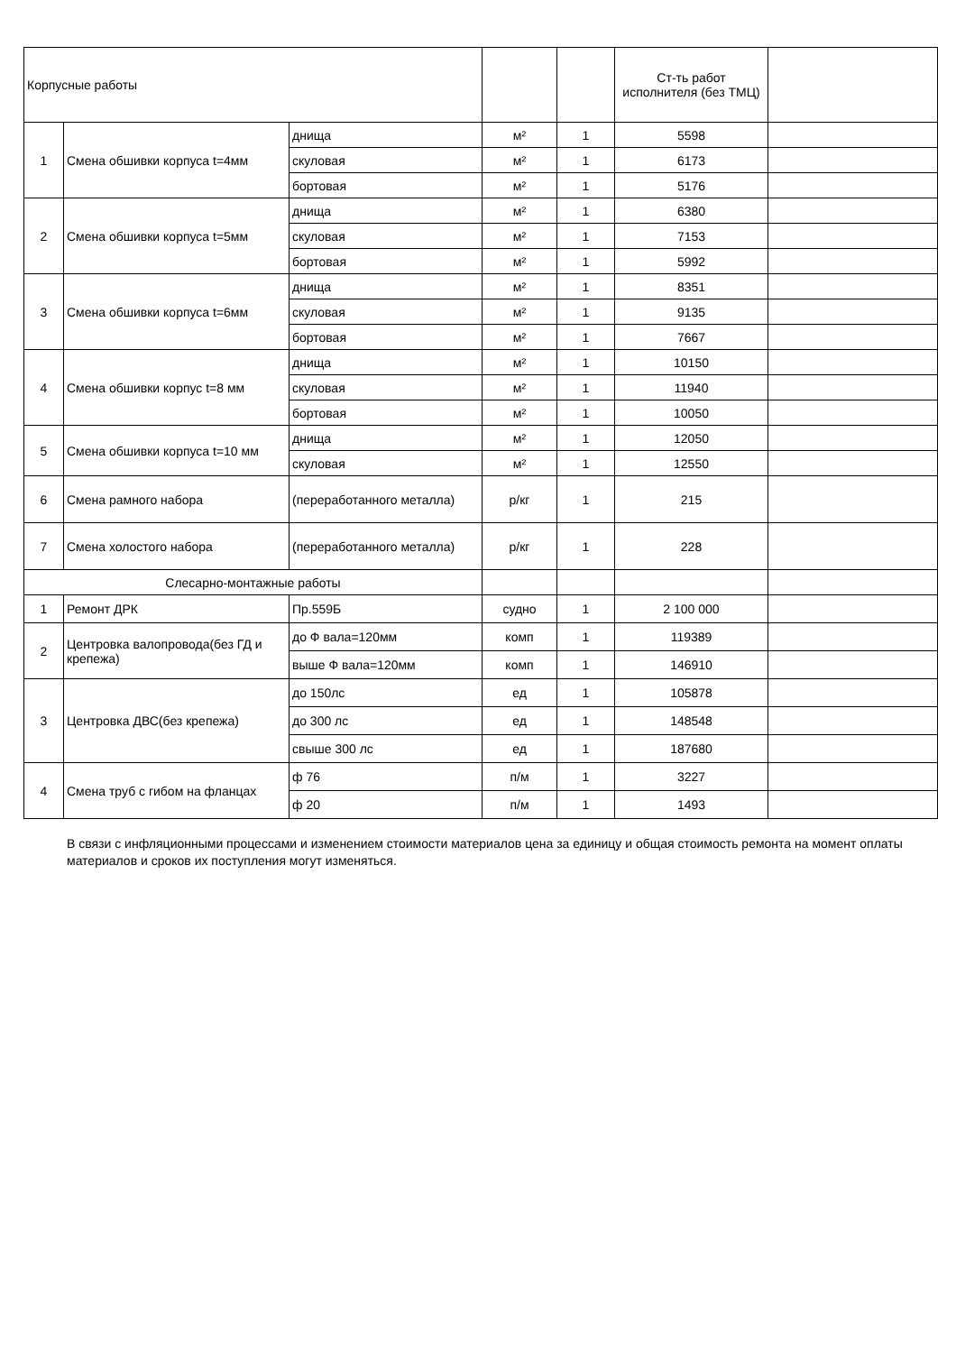| Корпусные работы | | | | | Ст-ть работ исполнителя (без ТМЦ) | |
| 1 | Смена обшивки корпуса t=4мм | днища | м² | 1 | 5598 | |
| | | скуловая | м² | 1 | 6173 | |
| | | бортовая | м² | 1 | 5176 | |
| 2 | Смена обшивки корпуса t=5мм | днища | м² | 1 | 6380 | |
| | | скуловая | м² | 1 | 7153 | |
| | | бортовая | м² | 1 | 5992 | |
| 3 | Смена обшивки корпуса t=6мм | днища | м² | 1 | 8351 | |
| | | скуловая | м² | 1 | 9135 | |
| | | бортовая | м² | 1 | 7667 | |
| 4 | Смена обшивки корпус t=8 мм | днища | м² | 1 | 10150 | |
| | | скуловая | м² | 1 | 11940 | |
| | | бортовая | м² | 1 | 10050 | |
| 5 | Смена обшивки корпуса t=10 мм | днища | м² | 1 | 12050 | |
| | | скуловая | м² | 1 | 12550 | |
| 6 | Смена рамного набора | (переработанного металла) | р/кг | 1 | 215 | |
| 7 | Смена холостого набора | (переработанного металла) | р/кг | 1 | 228 | |
| Слесарно-монтажные работы | | | | | | |
| 1 | Ремонт ДРК | Пр.559Б | судно | 1 | 2 100 000 | |
| 2 | Центровка валопровода(без ГД и крепежа) | до Ф вала=120мм | комп | 1 | 119389 | |
| | | выше Ф вала=120мм | комп | 1 | 146910 | |
| 3 | Центровка ДВС(без крепежа) | до 150лс | ед | 1 | 105878 | |
| | | до 300 лс | ед | 1 | 148548 | |
| | | свыше 300 лс | ед | 1 | 187680 | |
| 4 | Смена труб с гибом на фланцах | ф 76 | п/м | 1 | 3227 | |
| | | ф 20 | п/м | 1 | 1493 | |
В связи с инфляционными процессами и изменением стоимости материалов цена за единицу и общая стоимость ремонта на момент оплаты материалов и сроков их поступления могут изменяться.